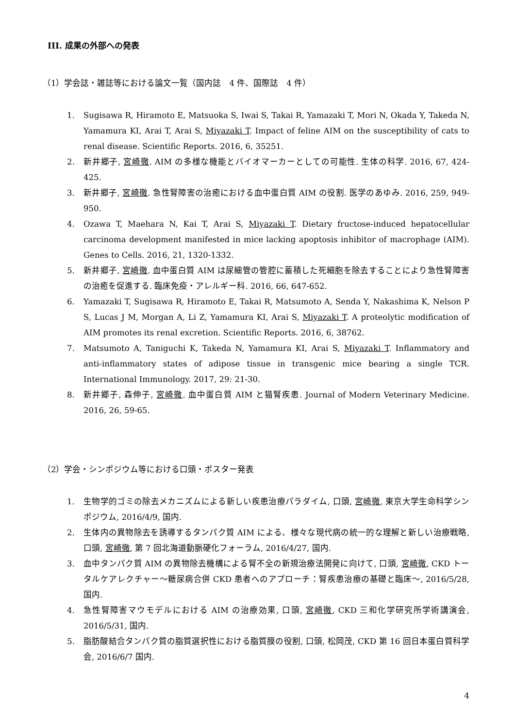III. 成果の外部への発表
（1）学会誌・雑誌等における論文一覧（国内誌　4 件、国際誌　4 件）
1. Sugisawa R, Hiramoto E, Matsuoka S, Iwai S, Takai R, Yamazaki T, Mori N, Okada Y, Takeda N, Yamamura KI, Arai T, Arai S, Miyazaki T. Impact of feline AIM on the susceptibility of cats to renal disease. Scientific Reports. 2016, 6, 35251.
2. 新井郷子, 宮崎徹. AIM の多様な機能とバイオマーカーとしての可能性. 生体の科学. 2016, 67, 424-425.
3. 新井郷子, 宮崎徹. 急性腎障害の治癒における血中蛋白質 AIM の役割. 医学のあゆみ. 2016, 259, 949-950.
4. Ozawa T, Maehara N, Kai T, Arai S, Miyazaki T. Dietary fructose-induced hepatocellular carcinoma development manifested in mice lacking apoptosis inhibitor of macrophage (AIM). Genes to Cells. 2016, 21, 1320-1332.
5. 新井郷子, 宮崎徹. 血中蛋白質 AIM は尿細管の管腔に蓄積した死細胞を除去することにより急性腎障害の治癒を促進する. 臨床免疫・アレルギー科. 2016, 66, 647-652.
6. Yamazaki T, Sugisawa R, Hiramoto E, Takai R, Matsumoto A, Senda Y, Nakashima K, Nelson P S, Lucas J M, Morgan A, Li Z, Yamamura KI, Arai S, Miyazaki T. A proteolytic modification of AIM promotes its renal excretion. Scientific Reports. 2016, 6, 38762.
7. Matsumoto A, Taniguchi K, Takeda N, Yamamura KI, Arai S, Miyazaki T. Inflammatory and anti-inflammatory states of adipose tissue in transgenic mice bearing a single TCR. International Immunology. 2017, 29: 21-30.
8. 新井郷子, 森伸子, 宮崎徹. 血中蛋白質 AIM と猫腎疾患. Journal of Modern Veterinary Medicine. 2016, 26, 59-65.
（2）学会・シンポジウム等における口頭・ポスター発表
1. 生物学的ゴミの除去メカニズムによる新しい疾患治療パラダイム, 口頭, 宮崎徹, 東京大学生命科学シンポジウム, 2016/4/9, 国内.
2. 生体内の異物除去を誘導するタンパク質 AIM による、様々な現代病の統一的な理解と新しい治療戦略, 口頭, 宮崎徹, 第 7 回北海道動脈硬化フォーラム, 2016/4/27, 国内.
3. 血中タンパク質 AIM の異物除去機構による腎不全の新規治療法開発に向けて, 口頭, 宮崎徹, CKD トータルケアレクチャー～糖尿病合併 CKD 患者へのアプローチ：腎疾患治療の基礎と臨床～, 2016/5/28, 国内.
4. 急性腎障害マウモデルにおける AIM の治療効果, 口頭, 宮崎徹, CKD 三和化学研究所学術講演会, 2016/5/31, 国内.
5. 脂肪酸結合タンパク質の脂質選択性における脂質膜の役割, 口頭, 松岡茂, CKD 第 16 回日本蛋白質科学会, 2016/6/7 国内.
4